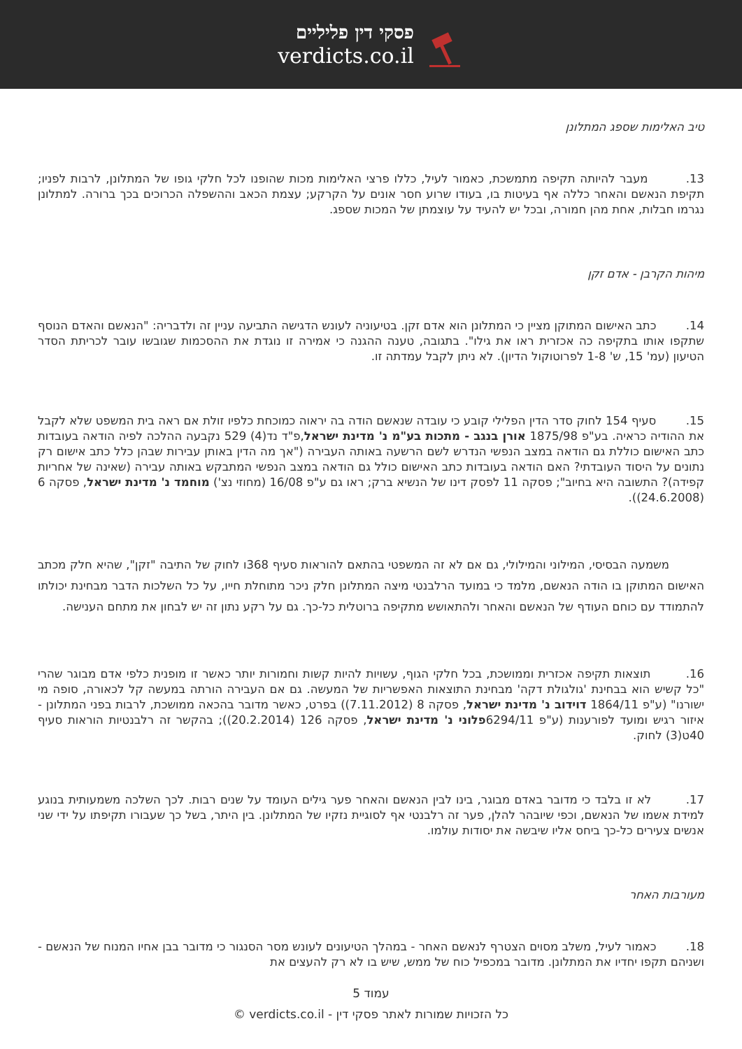פסקי דין פליליים
verdicts.co.il
טיב האלימות שספג המתלונן
13. מעבר להיותה תקיפה מתמשכת, כאמור לעיל, כללו פרצי האלימות מכות שהופנו לכל חלקי גופו של המתלונן, לרבות לפניו; תקיפת הנאשם והאחר כללה אף בעיטות בו, בעודו שרוע חסר אונים על הקרקע; עצמת הכאב וההשפלה הכרוכים בכך ברורה. למתלונן נגרמו חבלות, אחת מהן חמורה, ובכל יש להעיד על עוצמתן של המכות שספג.
מיהות הקרבן - אדם זקן
14. כתב האישום המתוקן מציין כי המתלונן הוא אדם זקן. בטיעוניה לעונש הדגישה התביעה עניין זה ולדבריה: "הנאשם והאדם הנוסף שתקפו אותו בתקיפה כה אכזרית ראו את גילו". בתגובה, טענה ההגנה כי אמירה זו נוגדת את ההסכמות שגובשו עובר לכריתת הסדר הטיעון (עמ' 15, ש' 1-8 לפרוטוקול הדיון). לא ניתן לקבל עמדתה זו.
15. סעיף 154 לחוק סדר הדין הפלילי קובע כי עובדה שנאשם הודה בה יראוה כמוכחת כלפיו זולת אם ראה בית המשפט שלא לקבל את ההודיה כראיה. בע"פ 1875/98 אורן בנגב - מתכות בע"מ נ' מדינת ישראל,פ"ד נד(4) 529 נקבעה ההלכה לפיה הודאה בעובדות כתב האישום כוללת גם הודאה במצב הנפשי הנדרש לשם הרשעה באותה העבירה ("אך מה הדין באותן עבירות שבהן כלל כתב אישום רק נתונים על היסוד העובדתי? האם הודאה בעובדות כתב האישום כולל גם הודאה במצב הנפשי המתבקש באותה עבירה (שאינה של אחריות קפידה)? התשובה היא בחיוב"; פסקה 11 לפסק דינו של הנשיא ברק; ראו גם ע"פ 16/08 (מחוזי נצ') מוחמד נ' מדינת ישראל, פסקה 6 (24.6.2008)).
משמעה הבסיסי, המילוני והמילולי, גם אם לא זה המשפטי בהתאם להוראות סעיף 368ו לחוק של התיבה "זקן", שהיא חלק מכתב האישום המתוקן בו הודה הנאשם, מלמד כי במועד הרלבנטי מיצה המתלונן חלק ניכר מתוחלת חייו, על כל השלכות הדבר מבחינת יכולתו להתמודד עם כוחם העודף של הנאשם והאחר ולהתאושש מתקיפה ברוטלית כל-כך. גם על רקע נתון זה יש לבחון את מתחם הענישה.
16. תוצאות תקיפה אכזרית וממושכת, בכל חלקי הגוף, עשויות להיות קשות וחמורות יותר כאשר זו מופנית כלפי אדם מבוגר שהרי "כל קשיש הוא בבחינת 'גולגולת דקה' מבחינת התוצאות האפשריות של המעשה. גם אם העבירה הורתה במעשה קל לכאורה, סופה מי ישורנו" (ע"פ 1864/11 דוידוב נ' מדינת ישראל, פסקה 8 (7.11.2012)) בפרט, כאשר מדובר בהכאה ממושכת, לרבות בפני המתלונן - איזור רגיש ומועד לפורענות (ע"פ 6294/11פלוני נ' מדינת ישראל, פסקה 126 (20.2.2014)); בהקשר זה רלבנטיות הוראות סעיף 40ט(3) לחוק.
17. לא זו בלבד כי מדובר באדם מבוגר, בינו לבין הנאשם והאחר פער גילים העומד על שנים רבות. לכך השלכה משמעותית בנוגע למידת אשמו של הנאשם, וכפי שיובהר להלן, פער זה רלבנטי אף לסוגיית נזקיו של המתלונן. בין היתר, בשל כך שעבורו תקיפתו על ידי שני אנשים צעירים כל-כך ביחס אליו שיבשה את יסודות עולמו.
מעורבות האחר
18. כאמור לעיל, משלב מסוים הצטרף לנאשם האחר - במהלך הטיעונים לעונש מסר הסנגור כי מדובר בבן אחיו המנוח של הנאשם - ושניהם תקפו יחדיו את המתלונן. מדובר במכפיל כוח של ממש, שיש בו לא רק להעצים את
עמוד 5
כל הזכויות שמורות לאתר פסקי דין - verdicts.co.il ©